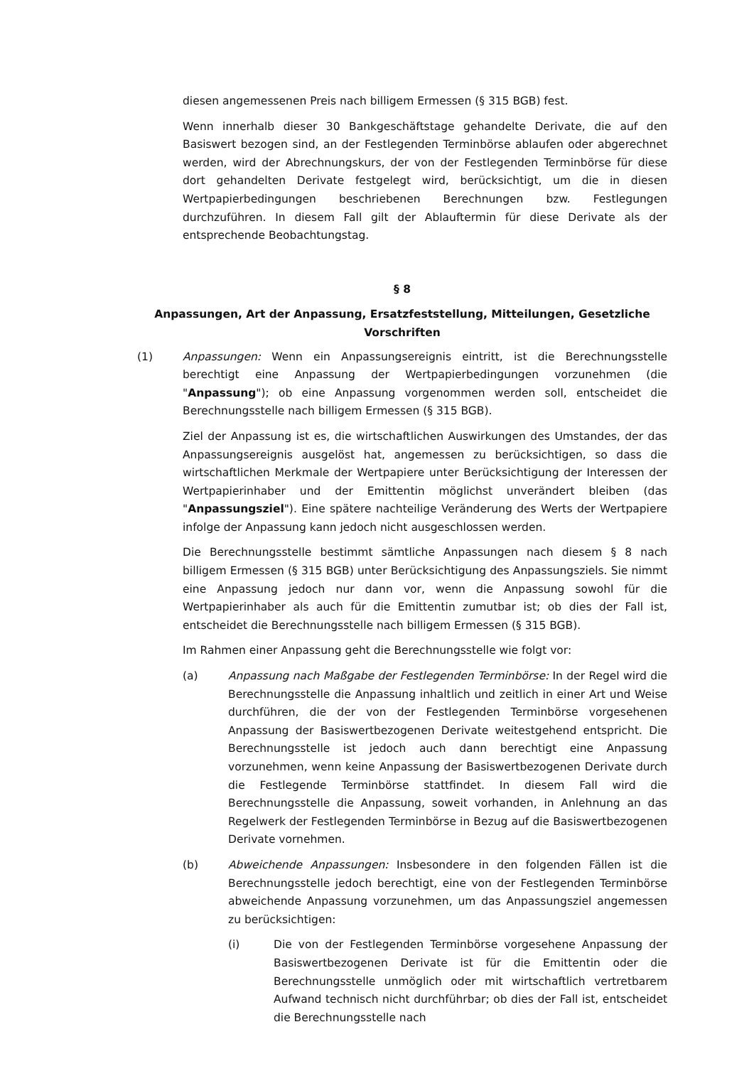diesen angemessenen Preis nach billigem Ermessen (§ 315 BGB) fest.
Wenn innerhalb dieser 30 Bankgeschäftstage gehandelte Derivate, die auf den Basiswert bezogen sind, an der Festlegenden Terminbörse ablaufen oder abgerechnet werden, wird der Abrechnungskurs, der von der Festlegenden Terminbörse für diese dort gehandelten Derivate festgelegt wird, berücksichtigt, um die in diesen Wertpapierbedingungen beschriebenen Berechnungen bzw. Festlegungen durchzuführen. In diesem Fall gilt der Ablauftermin für diese Derivate als der entsprechende Beobachtungstag.
§ 8
Anpassungen, Art der Anpassung, Ersatzfeststellung, Mitteilungen, Gesetzliche Vorschriften
(1) Anpassungen: Wenn ein Anpassungsereignis eintritt, ist die Berechnungsstelle berechtigt eine Anpassung der Wertpapierbedingungen vorzunehmen (die "Anpassung"); ob eine Anpassung vorgenommen werden soll, entscheidet die Berechnungsstelle nach billigem Ermessen (§ 315 BGB).
Ziel der Anpassung ist es, die wirtschaftlichen Auswirkungen des Umstandes, der das Anpassungsereignis ausgelöst hat, angemessen zu berücksichtigen, so dass die wirtschaftlichen Merkmale der Wertpapiere unter Berücksichtigung der Interessen der Wertpapierinhaber und der Emittentin möglichst unverändert bleiben (das "Anpassungsziel"). Eine spätere nachteilige Veränderung des Werts der Wertpapiere infolge der Anpassung kann jedoch nicht ausgeschlossen werden.
Die Berechnungsstelle bestimmt sämtliche Anpassungen nach diesem § 8 nach billigem Ermessen (§ 315 BGB) unter Berücksichtigung des Anpassungsziels. Sie nimmt eine Anpassung jedoch nur dann vor, wenn die Anpassung sowohl für die Wertpapierinhaber als auch für die Emittentin zumutbar ist; ob dies der Fall ist, entscheidet die Berechnungsstelle nach billigem Ermessen (§ 315 BGB).
Im Rahmen einer Anpassung geht die Berechnungsstelle wie folgt vor:
(a) Anpassung nach Maßgabe der Festlegenden Terminbörse: In der Regel wird die Berechnungsstelle die Anpassung inhaltlich und zeitlich in einer Art und Weise durchführen, die der von der Festlegenden Terminbörse vorgesehenen Anpassung der Basiswertbezogenen Derivate weitestgehend entspricht. Die Berechnungsstelle ist jedoch auch dann berechtigt eine Anpassung vorzunehmen, wenn keine Anpassung der Basiswertbezogenen Derivate durch die Festlegende Terminbörse stattfindet. In diesem Fall wird die Berechnungsstelle die Anpassung, soweit vorhanden, in Anlehnung an das Regelwerk der Festlegenden Terminbörse in Bezug auf die Basiswertbezogenen Derivate vornehmen.
(b) Abweichende Anpassungen: Insbesondere in den folgenden Fällen ist die Berechnungsstelle jedoch berechtigt, eine von der Festlegenden Terminbörse abweichende Anpassung vorzunehmen, um das Anpassungsziel angemessen zu berücksichtigen:
(i) Die von der Festlegenden Terminbörse vorgesehene Anpassung der Basiswertbezogenen Derivate ist für die Emittentin oder die Berechnungsstelle unmöglich oder mit wirtschaftlich vertretbarem Aufwand technisch nicht durchführbar; ob dies der Fall ist, entscheidet die Berechnungsstelle nach